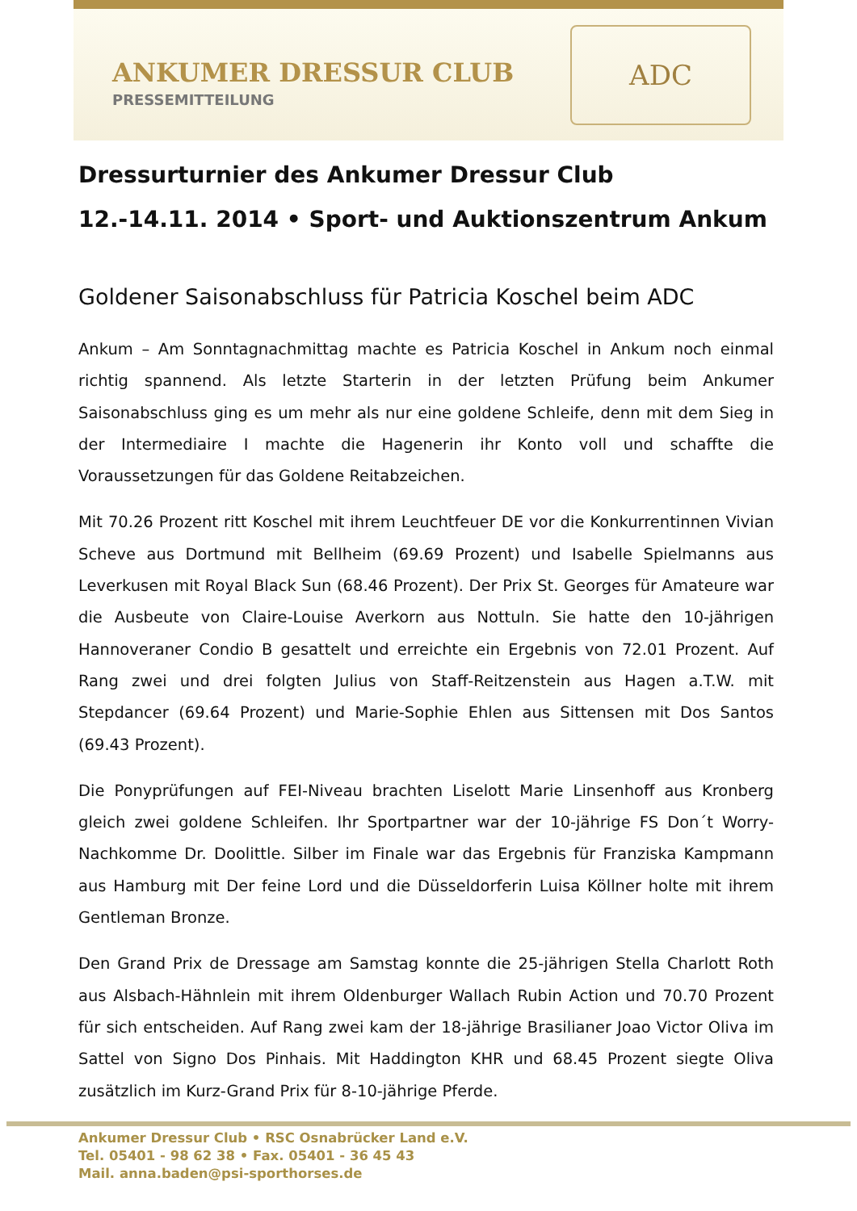ANKUMER DRESSUR CLUB
PRESSEMITTEILUNG
ADC
Dressurturnier des Ankumer Dressur Club
12.-14.11. 2014 • Sport- und Auktionszentrum Ankum
Goldener Saisonabschluss für Patricia Koschel beim ADC
Ankum – Am Sonntagnachmittag machte es Patricia Koschel in Ankum noch einmal richtig spannend. Als letzte Starterin in der letzten Prüfung beim Ankumer Saisonabschluss ging es um mehr als nur eine goldene Schleife, denn mit dem Sieg in der Intermediaire I machte die Hagenerin ihr Konto voll und schaffte die Voraussetzungen für das Goldene Reitabzeichen.
Mit 70.26 Prozent ritt Koschel mit ihrem Leuchtfeuer DE vor die Konkurrentinnen Vivian Scheve aus Dortmund mit Bellheim (69.69 Prozent) und Isabelle Spielmanns aus Leverkusen mit Royal Black Sun (68.46 Prozent). Der Prix St. Georges für Amateure war die Ausbeute von Claire-Louise Averkorn aus Nottuln. Sie hatte den 10-jährigen Hannoveraner Condio B gesattelt und erreichte ein Ergebnis von 72.01 Prozent. Auf Rang zwei und drei folgten Julius von Staff-Reitzenstein aus Hagen a.T.W. mit Stepdancer (69.64 Prozent) und Marie-Sophie Ehlen aus Sittensen mit Dos Santos (69.43 Prozent).
Die Ponyprüfungen auf FEI-Niveau brachten Liselott Marie Linsenhoff aus Kronberg gleich zwei goldene Schleifen. Ihr Sportpartner war der 10-jährige FS Don´t Worry-Nachkomme Dr. Doolittle. Silber im Finale war das Ergebnis für Franziska Kampmann aus Hamburg mit Der feine Lord und die Düsseldorferin Luisa Köllner holte mit ihrem Gentleman Bronze.
Den Grand Prix de Dressage am Samstag konnte die 25-jährigen Stella Charlott Roth aus Alsbach-Hähnlein mit ihrem Oldenburger Wallach Rubin Action und 70.70 Prozent für sich entscheiden. Auf Rang zwei kam der 18-jährige Brasilianer Joao Victor Oliva im Sattel von Signo Dos Pinhais. Mit Haddington KHR und 68.45 Prozent siegte Oliva zusätzlich im Kurz-Grand Prix für 8-10-jährige Pferde.
Ankumer Dressur Club • RSC Osnabrücker Land e.V.
Tel. 05401 - 98 62 38 • Fax. 05401 - 36 45 43
Mail. anna.baden@psi-sporthorses.de